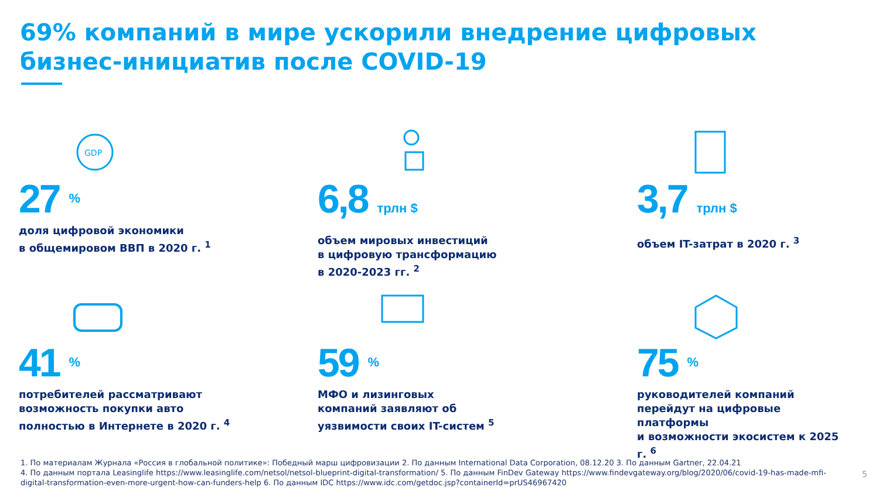69% компаний в мире ускорили внедрение цифровых
бизнес-инициатив после COVID-19
GDP
27 %
доля цифровой экономики
в общемировом ВВП в 2020 г. <sup>1</sup>
6,8 трлн $
объем мировых инвестиций
в цифровую трансформацию
в 2020-2023 гг. <sup>2</sup>
3,7 трлн $
объем IT-затрат в 2020 г. <sup>3</sup>
41 %
потребителей рассматривают
возможность покупки авто
полностью в Интернете в 2020 г. <sup>4</sup>
59 %
МФО и лизинговых
компаний заявляют об
уязвимости своих IT-систем <sup>5</sup>
75 %
руководителей компаний
перейдут на цифровые платформы
и возможности экосистем к 2025 г. <sup>6</sup>
1. По материалам Журнала «Россия в глобальной политике»: Победный марш цифровизации 2. По данным International Data Corporation, 08.12.20 3. По данным Gartner, 22.04.21
4. По данным портала Leasinglife https://www.leasinglife.com/netsol/netsol-blueprint-digital-transformation/ 5. По данным FinDev Gateway https://www.findevgateway.org/blog/2020/06/covid-19-has-made-mfi-digital-transformation-even-more-urgent-how-can-funders-help 6. По данным IDC https://www.idc.com/getdoc.jsp?containerId=prUS46967420
5